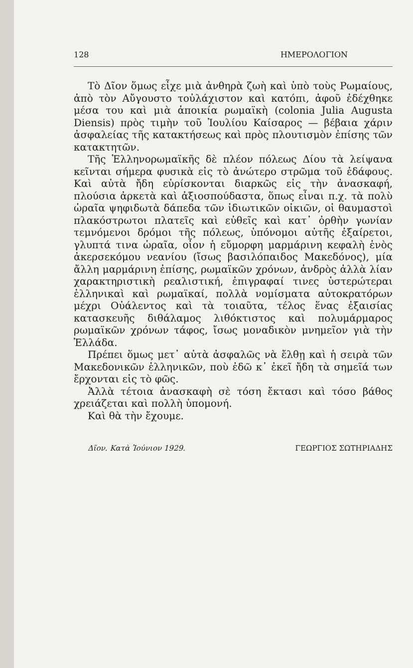128 ΗΜΕΡΟΛΟΓΙΟΝ
Τὸ Δῖον ὅμως εἶχε μιὰ ἀνθηρὰ ζωὴ καὶ ὑπὸ τοὺς Ρωμαίους, ἀπὸ τὸν Αὔγουστο τοὐλάχιστον καὶ κατόπι, ἀφοῦ ἐδέχθηκε μέσα του καὶ μιὰ ἀποικία ρωμαϊκὴ (colonia Julia Augusta Diensis) πρὸς τιμὴν τοῦ Ἰουλίου Καίσαρος — βέβαια χάριν ἀσφαλείας τῆς κατακτήσεως καὶ πρὸς πλουτισμὸν ἐπίσης τῶν κατακτητῶν.
Τῆς Ἑλληνορωμαϊκῆς δὲ πλέον πόλεως Δίου τὰ λείψανα κεῖνται σήμερα φυσικὰ εἰς τὸ ἀνώτερο στρῶμα τοῦ ἐδάφους. Καὶ αὐτὰ ἤδη εὑρίσκονται διαρκῶς εἰς τὴν ἀνασκαφή, πλούσια ἀρκετὰ καὶ ἀξιοσπούδαστα, ὅπως εἶναι π.χ. τὰ πολὺ ὡραῖα ψηφιδωτὰ δάπεδα τῶν ἰδιωτικῶν οἰκιῶν, οἱ θαυμαστοὶ πλακόστρωτοι πλατεῖς καὶ εὐθεῖς καὶ κατ᾽ ὀρθὴν γωνίαν τεμνόμενοι δρόμοι τῆς πόλεως, ὑπόνομοι αὐτῆς ἐξαίρετοι, γλυπτά τινα ὡραῖα, οἷον ἡ εὔμορφη μαρμάρινη κεφαλὴ ἑνὸς ἀκερσεκόμου νεανίου (ἴσως βασιλόπαιδος Μακεδόνος), μία ἄλλη μαρμάρινη ἐπίσης, ρωμαϊκῶν χρόνων, ἀνδρὸς ἀλλὰ λίαν χαρακτηριστικὴ ρεαλιστική, ἐπιγραφαί τινες ὑστερώτεραι ἑλληνικαὶ καὶ ρωμαϊκαί, πολλὰ νομίσματα αὐτοκρατόρων μέχρι Οὐάλεντος καὶ τὰ τοιαῦτα, τέλος ἕνας ἐξαισίας κατασκευῆς διθάλαμος λιθόκτιστος καὶ πολυμάρμαρος ρωμαϊκῶν χρόνων τάφος, ἴσως μοναδικὸν μνημεῖον γιὰ τὴν Ἑλλάδα.
Πρέπει ὅμως μετ᾽ αὐτὰ ἀσφαλῶς νὰ ἔλθῃ καὶ ἡ σειρὰ τῶν Μακεδονικῶν ἑλληνικῶν, ποὺ ἐδῶ κ᾽ ἐκεῖ ἤδη τὰ σημεῖά των ἔρχονται εἰς τὸ φῶς.
Ἀλλὰ τέτοια ἀνασκαφὴ σὲ τόση ἔκτασι καὶ τόσο βάθος χρειάζεται καὶ πολλὴ ὑπομονή.
Καὶ θὰ τὴν ἔχουμε.
Δῖον. Κατὰ Ἰούνιον 1929. ΓΕΩΡΓΙΟΣ ΣΩΤΗΡΙΑΔΗΣ